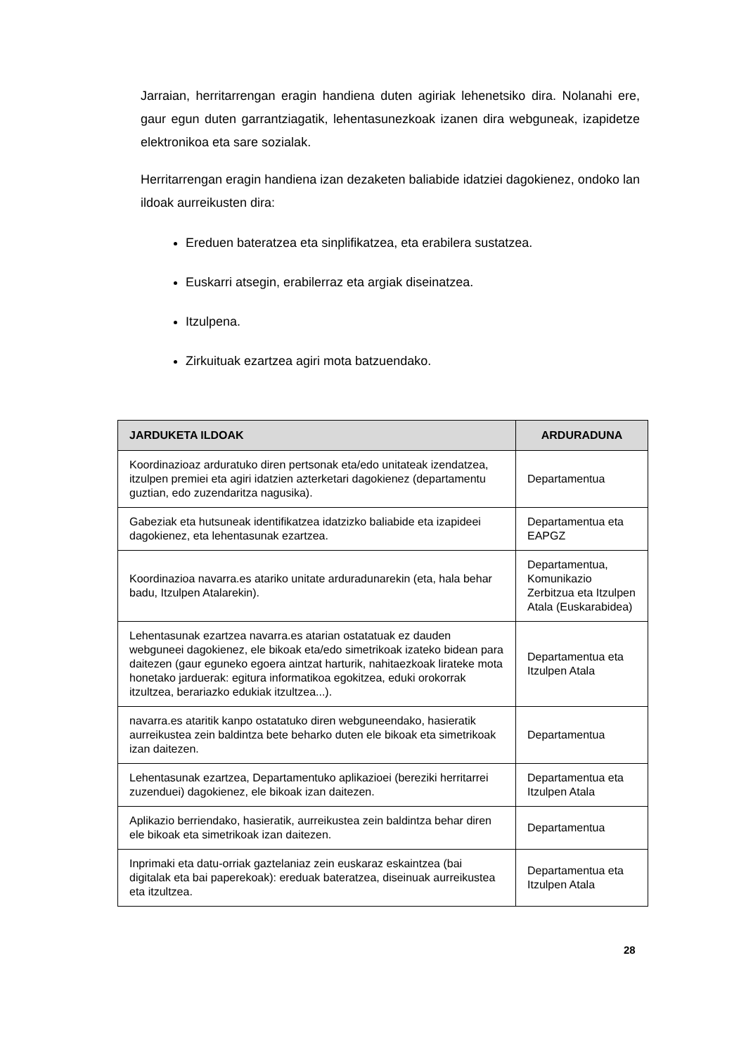Jarraian, herritarrengan eragin handiena duten agiriak lehenetsiko dira. Nolanahi ere, gaur egun duten garrantziagatik, lehentasunezkoak izanen dira webguneak, izapidetze elektronikoa eta sare sozialak.
Herritarrengan eragin handiena izan dezaketen baliabide idatziei dagokienez, ondoko lan ildoak aurreikusten dira:
Ereduen bateratzea eta sinplifikatzea, eta erabilera sustatzea.
Euskarri atsegin, erabilerraz eta argiak diseinatzea.
Itzulpena.
Zirkuituak ezartzea agiri mota batzuendako.
| JARDUKETA ILDOAK | ARDURADUNA |
| --- | --- |
| Koordinazioaz arduratuko diren pertsonak eta/edo unitateak izendatzea, itzulpen premiei eta agiri idatzien azterketari dagokienez (departamentu guztian, edo zuzendaritza nagusika). | Departamentua |
| Gabeziak eta hutsuneak identifikatzea idatzizko baliabide eta izapideei dagokienez, eta lehentasunak ezartzea. | Departamentua eta EAPGZ |
| Koordinazioa navarra.es atariko unitate arduradunarekin (eta, hala behar badu, Itzulpen Atalarekin). | Departamentua, Komunikazio Zerbitzua eta Itzulpen Atala (Euskarabidea) |
| Lehentasunak ezartzea navarra.es atarian ostatatuak ez dauden webguneei dagokienez, ele bikoak eta/edo simetrikoak izateko bidean para daitezen (gaur eguneko egoera aintzat harturik, nahitaezkoak lirateke mota honetako jarduerak: egitura informatikoa egokitzea, eduki orokorrak itzultzea, berariazko edukiak itzultzea...). | Departamentua eta Itzulpen Atala |
| navarra.es ataritik kanpo ostatatuko diren webguneendako, hasieratik aurreikustea zein baldintza bete beharko duten ele bikoak eta simetrikoak izan daitezen. | Departamentua |
| Lehentasunak ezartzea, Departamentuko aplikazioei (bereziki herritarrei zuzenduei) dagokienez, ele bikoak izan daitezen. | Departamentua eta Itzulpen Atala |
| Aplikazio berriendako, hasieratik, aurreikustea zein baldintza behar diren ele bikoak eta simetrikoak izan daitezen. | Departamentua |
| Inprimaki eta datu-orriak gaztelaniaz zein euskaraz eskaintzea (bai digitalak eta bai paperekoak): ereduak bateratzea, diseinuak aurreikustea eta itzultzea. | Departamentua eta Itzulpen Atala |
28